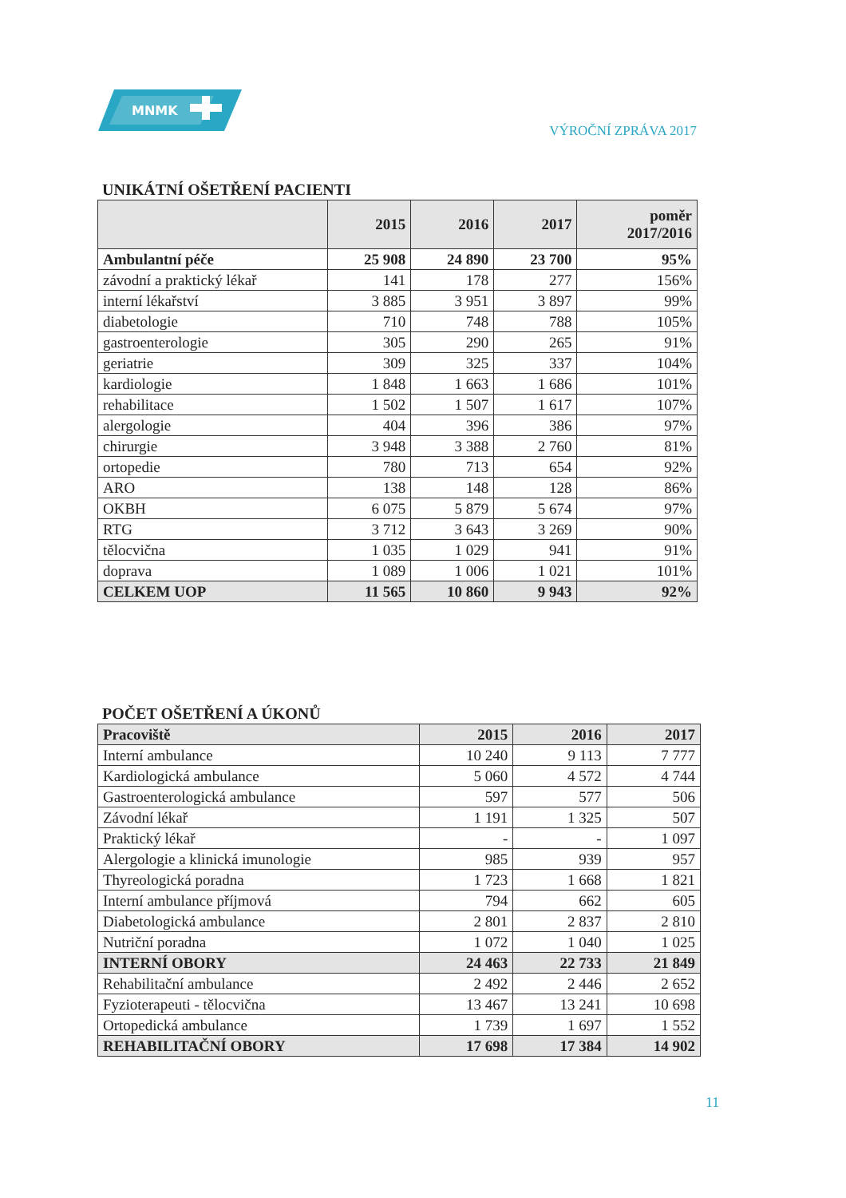MNMK
VÝROČNÍ ZPRÁVA 2017
UNIKÁTNÍ OŠETŘENÍ PACIENTI
| | 2015 | 2016 | 2017 | poměr 2017/2016 |
| --- | --- | --- | --- | --- |
| Ambulantní péče | 25 908 | 24 890 | 23 700 | 95% |
| závodní a praktický lékař | 141 | 178 | 277 | 156% |
| interní lékařství | 3 885 | 3 951 | 3 897 | 99% |
| diabetologie | 710 | 748 | 788 | 105% |
| gastroenterologie | 305 | 290 | 265 | 91% |
| geriatrie | 309 | 325 | 337 | 104% |
| kardiologie | 1 848 | 1 663 | 1 686 | 101% |
| rehabilitace | 1 502 | 1 507 | 1 617 | 107% |
| alergologie | 404 | 396 | 386 | 97% |
| chirurgie | 3 948 | 3 388 | 2 760 | 81% |
| ortopedie | 780 | 713 | 654 | 92% |
| ARO | 138 | 148 | 128 | 86% |
| OKBH | 6 075 | 5 879 | 5 674 | 97% |
| RTG | 3 712 | 3 643 | 3 269 | 90% |
| tělocvična | 1 035 | 1 029 | 941 | 91% |
| doprava | 1 089 | 1 006 | 1 021 | 101% |
| CELKEM UOP | 11 565 | 10 860 | 9 943 | 92% |
POČET OŠETŘENÍ A ÚKONŮ
| Pracoviště | 2015 | 2016 | 2017 |
| --- | --- | --- | --- |
| Interní ambulance | 10 240 | 9 113 | 7 777 |
| Kardiologická ambulance | 5 060 | 4 572 | 4 744 |
| Gastroenterologická ambulance | 597 | 577 | 506 |
| Závodní lékař | 1 191 | 1 325 | 507 |
| Praktický lékař | - | - | 1 097 |
| Alergologie a klinická imunologie | 985 | 939 | 957 |
| Thyreologická poradna | 1 723 | 1 668 | 1 821 |
| Interní ambulance příjmová | 794 | 662 | 605 |
| Diabetologická ambulance | 2 801 | 2 837 | 2 810 |
| Nutriční poradna | 1 072 | 1 040 | 1 025 |
| INTERNÍ OBORY | 24 463 | 22 733 | 21 849 |
| Rehabilitační ambulance | 2 492 | 2 446 | 2 652 |
| Fyzioterapeuti - tělocvična | 13 467 | 13 241 | 10 698 |
| Ortopedická ambulance | 1 739 | 1 697 | 1 552 |
| REHABILITAČNÍ OBORY | 17 698 | 17 384 | 14 902 |
11